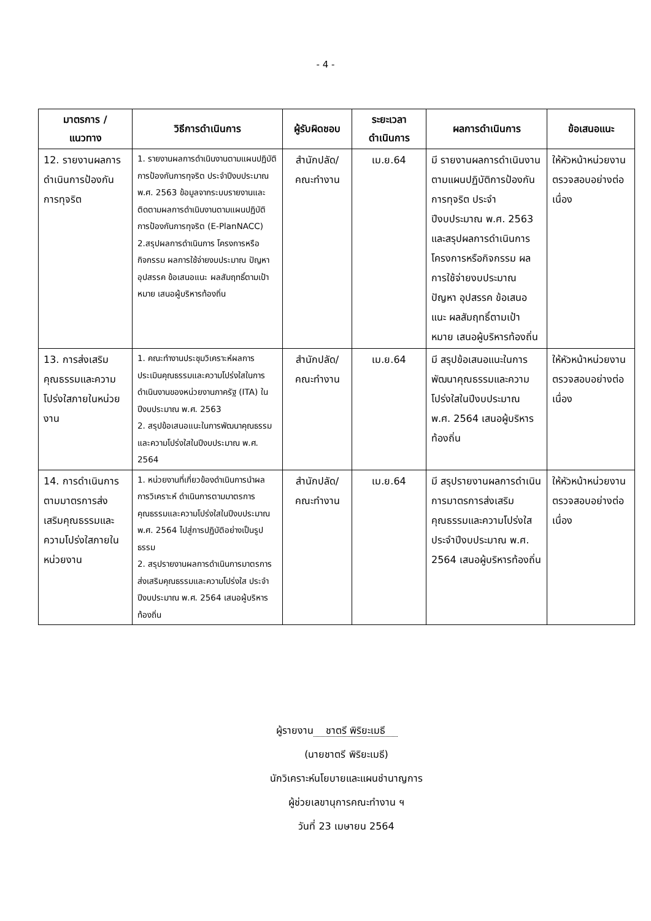- 4 -
| มาตรการ / แนวทาง | วิธีการดำเนินการ | ผู้รับผิดชอบ | ระยะเวลา ดำเนินการ | ผลการดำเนินการ | ข้อเสนอแนะ |
| --- | --- | --- | --- | --- | --- |
| 12. รายงานผลการดำเนินการป้องกันการทุจริต | 1. รายงานผลการดำเนินงานตามแผนปฏิบัติการป้องกันการทุจริต ประจำปีงบประมาณ พ.ศ. 2563 ข้อมูลจากระบบรายงานและติดตามผลการดำเนินงานตามแผนปฏิบัติการป้องกันการทุจริต (E-PlanNACC) 2.สรุปผลการดำเนินการ โครงการหรือกิจกรรม ผลการใช้จ่ายงบประมาณ ปัญหา อุปสรรค ข้อเสนอแนะ ผลสัมฤทธิ์ตามเป้าหมาย เสนอผู้บริหารท้องถิ่น | สำนักปลัด/ คณะทำงาน | เม.ย.64 | มี รายงานผลการดำเนินงานตามแผนปฏิบัติการป้องกันการทุจริต ประจำปีงบประมาณ พ.ศ. 2563 และสรุปผลการดำเนินการ โครงการหรือกิจกรรม ผลการใช้จ่ายงบประมาณ ปัญหา อุปสรรค ข้อเสนอแนะ ผลสัมฤทธิ์ตามเป้าหมาย เสนอผู้บริหารท้องถิ่น | ให้หัวหน้าหน่วยงานตรวจสอบอย่างต่อเนื่อง |
| 13. การส่งเสริมคุณธรรมและความโปร่งใสภายในหน่วยงาน | 1. คณะทำงานประชุมวิเคราะห์ผลการประเมินคุณธรรมและความโปร่งใสในการดำเนินงานของหน่วยงานภาครัฐ (ITA) ในปีงบประมาณ พ.ศ. 2563 2. สรุปข้อเสนอแนะในการพัฒนาคุณธรรมและความโปร่งใสในปีงบประมาณ พ.ศ. 2564 | สำนักปลัด/ คณะทำงาน | เม.ย.64 | มี สรุปข้อเสนอแนะในการพัฒนาคุณธรรมและความโปร่งใสในปีงบประมาณ พ.ศ. 2564 เสนอผู้บริหารท้องถิ่น | ให้หัวหน้าหน่วยงานตรวจสอบอย่างต่อเนื่อง |
| 14. การดำเนินการตามมาตรการส่งเสริมคุณธรรมและความโปร่งใสภายในหน่วยงาน | 1. หน่วยงานที่เกี่ยวข้องดำเนินการนำผลการวิเคราะห์ ดำเนินการตามมาตรการคุณธรรมและความโปร่งใสในปีงบประมาณ พ.ศ. 2564 ไปสู่การปฏิบัติอย่างเป็นรูปธรรม 2. สรุปรายงานผลการดำเนินการมาตรการส่งเสริมคุณธรรมและความโปร่งใส ประจำปีงบประมาณ พ.ศ. 2564 เสนอผู้บริหารท้องถิ่น | สำนักปลัด/ คณะทำงาน | เม.ย.64 | มี สรุปรายงานผลการดำเนินการมาตรการส่งเสริมคุณธรรมและความโปร่งใส ประจำปีงบประมาณ พ.ศ. 2564 เสนอผู้บริหารท้องถิ่น | ให้หัวหน้าหน่วยงานตรวจสอบอย่างต่อเนื่อง |
ผู้รายงาน ชาตรี พิริยะเมธี
(นายชาตรี พิริยะเมธี)
นักวิเคราะห์นโยบายและแผนชำนาญการ
ผู้ช่วยเลขานุการคณะทำงาน ฯ
วันที่ 23 เมษายน 2564